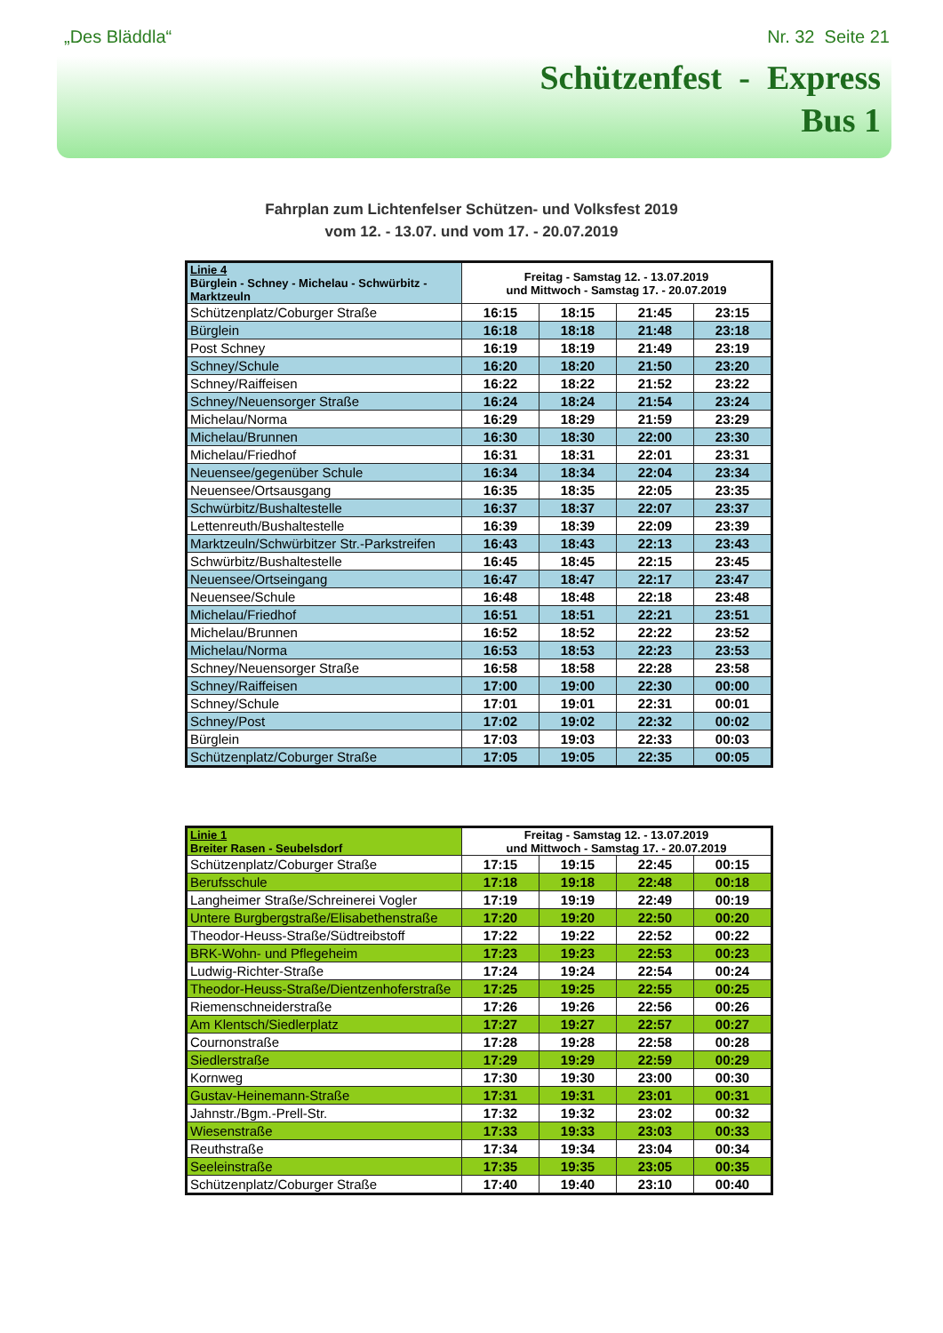„Des Bläddla“Nr. 32 Seite 21
Schützenfest - Express
Bus 1
Fahrplan zum Lichtenfelser Schützen- und Volksfest 2019
vom 12. - 13.07. und vom 17. - 20.07.2019
| Linie 4 Bürglein - Schney - Michelau - Schwürbitz - Marktzeuln | Freitag - Samstag 12. - 13.07.2019 und Mittwoch - Samstag 17. - 20.07.2019 | | | |
| --- | --- | --- | --- | --- |
| Schützenplatz/Coburger Straße | 16:15 | 18:15 | 21:45 | 23:15 |
| Bürglein | 16:18 | 18:18 | 21:48 | 23:18 |
| Post Schney | 16:19 | 18:19 | 21:49 | 23:19 |
| Schney/Schule | 16:20 | 18:20 | 21:50 | 23:20 |
| Schney/Raiffeisen | 16:22 | 18:22 | 21:52 | 23:22 |
| Schney/Neuensorger Straße | 16:24 | 18:24 | 21:54 | 23:24 |
| Michelau/Norma | 16:29 | 18:29 | 21:59 | 23:29 |
| Michelau/Brunnen | 16:30 | 18:30 | 22:00 | 23:30 |
| Michelau/Friedhof | 16:31 | 18:31 | 22:01 | 23:31 |
| Neuensee/gegenüber Schule | 16:34 | 18:34 | 22:04 | 23:34 |
| Neuensee/Ortsausgang | 16:35 | 18:35 | 22:05 | 23:35 |
| Schwürbitz/Bushaltestelle | 16:37 | 18:37 | 22:07 | 23:37 |
| Lettenreuth/Bushaltestelle | 16:39 | 18:39 | 22:09 | 23:39 |
| Marktzeuln/Schwürbitzer Str.-Parkstreifen | 16:43 | 18:43 | 22:13 | 23:43 |
| Schwürbitz/Bushaltestelle | 16:45 | 18:45 | 22:15 | 23:45 |
| Neuensee/Ortseingang | 16:47 | 18:47 | 22:17 | 23:47 |
| Neuensee/Schule | 16:48 | 18:48 | 22:18 | 23:48 |
| Michelau/Friedhof | 16:51 | 18:51 | 22:21 | 23:51 |
| Michelau/Brunnen | 16:52 | 18:52 | 22:22 | 23:52 |
| Michelau/Norma | 16:53 | 18:53 | 22:23 | 23:53 |
| Schney/Neuensorger Straße | 16:58 | 18:58 | 22:28 | 23:58 |
| Schney/Raiffeisen | 17:00 | 19:00 | 22:30 | 00:00 |
| Schney/Schule | 17:01 | 19:01 | 22:31 | 00:01 |
| Schney/Post | 17:02 | 19:02 | 22:32 | 00:02 |
| Bürglein | 17:03 | 19:03 | 22:33 | 00:03 |
| Schützenplatz/Coburger Straße | 17:05 | 19:05 | 22:35 | 00:05 |
| Linie 1 Breiter Rasen - Seubelsdorf | Freitag - Samstag 12. - 13.07.2019 und Mittwoch - Samstag 17. - 20.07.2019 | | | |
| --- | --- | --- | --- | --- |
| Schützenplatz/Coburger Straße | 17:15 | 19:15 | 22:45 | 00:15 |
| Berufsschule | 17:18 | 19:18 | 22:48 | 00:18 |
| Langheimer Straße/Schreinerei Vogler | 17:19 | 19:19 | 22:49 | 00:19 |
| Untere Burgbergstraße/Elisabethenstraße | 17:20 | 19:20 | 22:50 | 00:20 |
| Theodor-Heuss-Straße/Südtreibstoff | 17:22 | 19:22 | 22:52 | 00:22 |
| BRK-Wohn- und Pflegeheim | 17:23 | 19:23 | 22:53 | 00:23 |
| Ludwig-Richter-Straße | 17:24 | 19:24 | 22:54 | 00:24 |
| Theodor-Heuss-Straße/Dientzenhoferstraße | 17:25 | 19:25 | 22:55 | 00:25 |
| Riemenschneiderstraße | 17:26 | 19:26 | 22:56 | 00:26 |
| Am Klentsch/Siedlerplatz | 17:27 | 19:27 | 22:57 | 00:27 |
| Cournonstraße | 17:28 | 19:28 | 22:58 | 00:28 |
| Siedlerstraße | 17:29 | 19:29 | 22:59 | 00:29 |
| Kornweg | 17:30 | 19:30 | 23:00 | 00:30 |
| Gustav-Heinemann-Straße | 17:31 | 19:31 | 23:01 | 00:31 |
| Jahnstr./Bgm.-Prell-Str. | 17:32 | 19:32 | 23:02 | 00:32 |
| Wiesenstraße | 17:33 | 19:33 | 23:03 | 00:33 |
| Reuthstraße | 17:34 | 19:34 | 23:04 | 00:34 |
| Seeleinstraße | 17:35 | 19:35 | 23:05 | 00:35 |
| Schützenplatz/Coburger Straße | 17:40 | 19:40 | 23:10 | 00:40 |